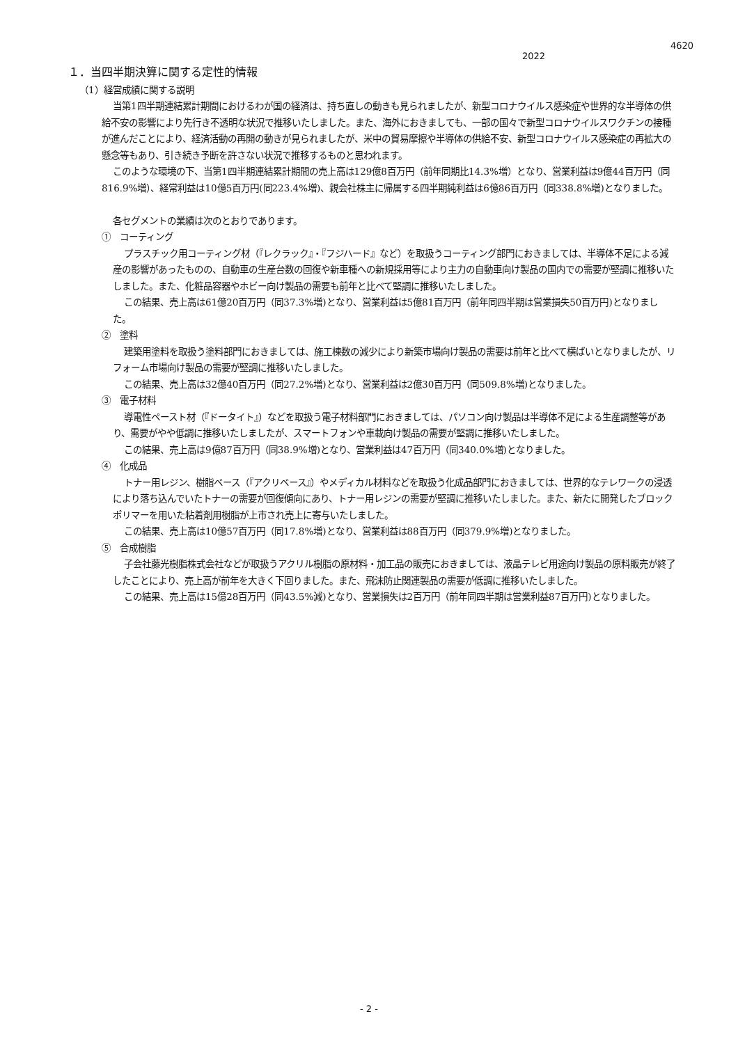4620
2022
１．当四半期決算に関する定性的情報
（1）経営成績に関する説明
当第1四半期連結累計期間におけるわが国の経済は、持ち直しの動きも見られましたが、新型コロナウイルス感染症や世界的な半導体の供給不安の影響により先行き不透明な状況で推移いたしました。また、海外におきましても、一部の国々で新型コロナウイルスワクチンの接種が進んだことにより、経済活動の再開の動きが見られましたが、米中の貿易摩擦や半導体の供給不安、新型コロナウイルス感染症の再拡大の懸念等もあり、引き続き予断を許さない状況で推移するものと思われます。
このような環境の下、当第1四半期連結累計期間の売上高は129億8百万円（前年同期比14.3%増）となり、営業利益は9億44百万円（同816.9%増）、経常利益は10億5百万円(同223.4%増)、親会社株主に帰属する四半期純利益は6億86百万円（同338.8%増)となりました。
各セグメントの業績は次のとおりであります。
①　コーティング
プラスチック用コーティング材（『レクラック』・『フジハード』など）を取扱うコーティング部門におきましては、半導体不足による減産の影響があったものの、自動車の生産台数の回復や新車種への新規採用等により主力の自動車向け製品の国内での需要が堅調に推移いたしました。また、化粧品容器やホビー向け製品の需要も前年と比べて堅調に推移いたしました。
この結果、売上高は61億20百万円（同37.3%増)となり、営業利益は5億81百万円（前年同四半期は営業損失50百万円)となりました。
②　塗料
建築用塗料を取扱う塗料部門におきましては、施工棟数の減少により新築市場向け製品の需要は前年と比べて横ばいとなりましたが、リフォーム市場向け製品の需要が堅調に推移いたしました。
この結果、売上高は32億40百万円（同27.2%増)となり、営業利益は2億30百万円（同509.8%増)となりました。
③　電子材料
導電性ペースト材（『ドータイト』）などを取扱う電子材料部門におきましては、パソコン向け製品は半導体不足による生産調整等があり、需要がやや低調に推移いたしましたが、スマートフォンや車載向け製品の需要が堅調に推移いたしました。
この結果、売上高は9億87百万円（同38.9%増)となり、営業利益は47百万円（同340.0%増)となりました。
④　化成品
トナー用レジン、樹脂ベース（『アクリベース』）やメディカル材料などを取扱う化成品部門におきましては、世界的なテレワークの浸透により落ち込んでいたトナーの需要が回復傾向にあり、トナー用レジンの需要が堅調に推移いたしました。また、新たに開発したブロックポリマーを用いた粘着剤用樹脂が上市され売上に寄与いたしました。
この結果、売上高は10億57百万円（同17.8%増)となり、営業利益は88百万円（同379.9%増)となりました。
⑤　合成樹脂
子会社藤光樹脂株式会社などが取扱うアクリル樹脂の原材料・加工品の販売におきましては、液晶テレビ用途向け製品の原料販売が終了したことにより、売上高が前年を大きく下回りました。また、飛沫防止関連製品の需要が低調に推移いたしました。
この結果、売上高は15億28百万円（同43.5%減)となり、営業損失は2百万円（前年同四半期は営業利益87百万円)となりました。
- 2 -